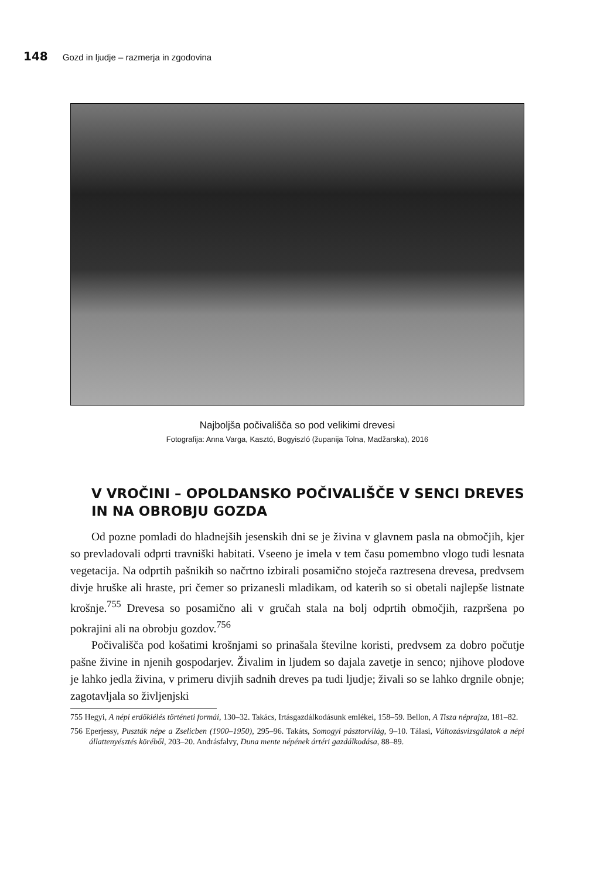148 Gozd in ljudje – razmerja in zgodovina
Najboljša počivališča so pod velikimi drevesi
Fotografija: Anna Varga, Kasztó, Bogyiszló (županija Tolna, Madžarska), 2016
V VROČINI – OPOLDANSKO POČIVALIŠČE V SENCI DREVES IN NA OBROBJU GOZDA
Od pozne pomladi do hladnejših jesenskih dni se je živina v glavnem pasla na območjih, kjer so prevladovali odprti travniški habitati. Vseeno je imela v tem času pomembno vlogo tudi lesnata vegetacija. Na odprtih pašnikih so načrtno izbirali posamično stoječa raztresena drevesa, predvsem divje hruške ali hraste, pri čemer so prizanesli mladikam, od katerih so si obetali najlepše listnate krošnje.<sup>755</sup> Drevesa so posamično ali v gručah stala na bolj odprtih območjih, razpršena po pokrajini ali na obrobju gozdov.<sup>756</sup>
Počivališča pod košatimi krošnjami so prinašala številne koristi, predvsem za dobro počutje pašne živine in njenih gospodarjev. Živalim in ljudem so dajala zavetje in senco; njihove plodove je lahko jedla živina, v primeru divjih sadnih dreves pa tudi ljudje; živali so se lahko drgnile obnje; zagotavljala so življenjski
755 Hegyi, A népi erdőkiélés történeti formái, 130–32. Takács, Irtásgazdálkodásunk emlékei, 158–59. Bellon, A Tisza néprajza, 181–82.
756 Eperjessy, Puszták népe a Zselicben (1900–1950), 295–96. Takáts, Somogyi pásztorvilág, 9–10. Tálasi, Változásvizsgálatok a népi állattenyésztés köréből, 203–20. Andrásfalvy, Duna mente népének ártéri gazdálkodása, 88–89.